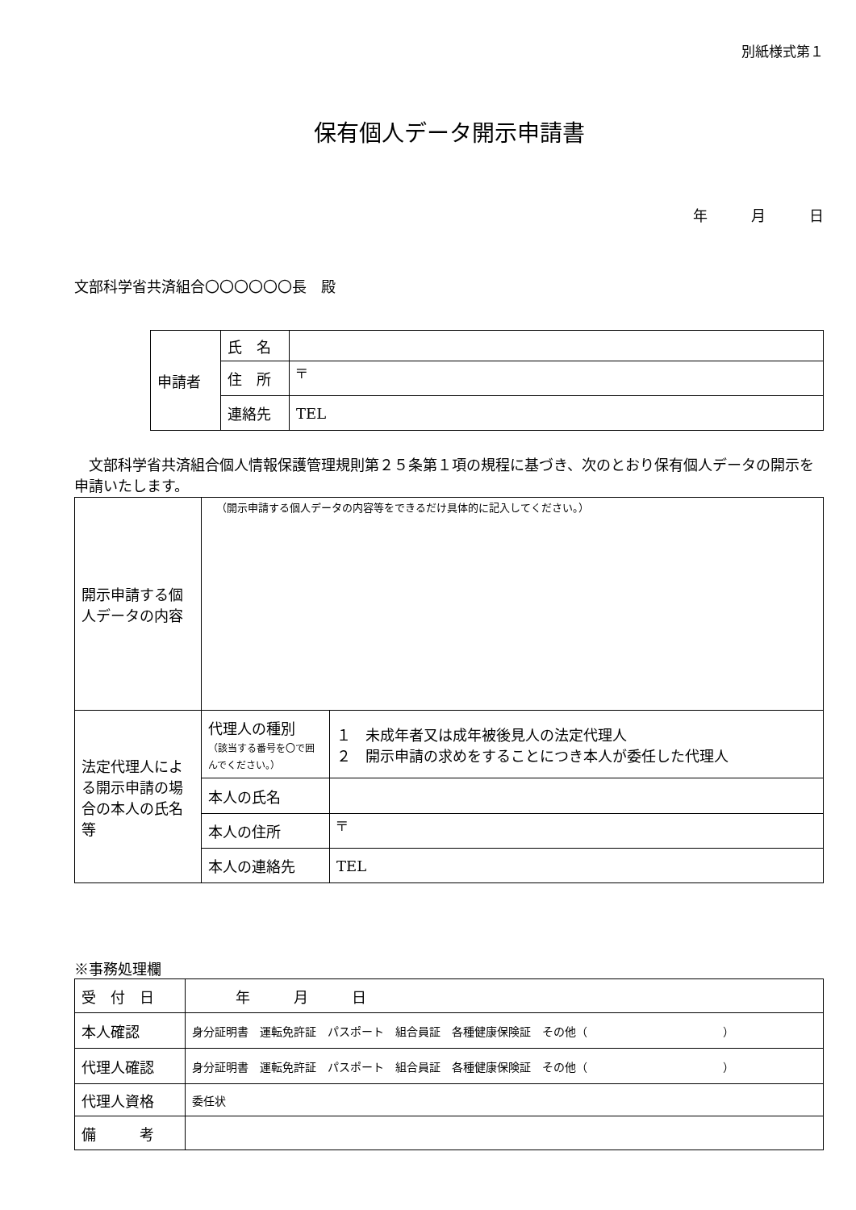別紙様式第１
保有個人データ開示申請書
年　　　月　　　日
文部科学省共済組合〇〇〇〇〇〇長　殿
| 申請者 | 氏 名 | |
| | 住 所 | 〒 |
| | 連絡先 | TEL |
　文部科学省共済組合個人情報保護管理規則第２５条第１項の規程に基づき、次のとおり保有個人データの開示を申請いたします。
| 開示申請する個人データの内容 | （開示申請する個人データの内容等をできるだけ具体的に記入してください。） | |
| 法定代理人による開示申請の場合の本人の氏名等 | 代理人の種別 （該当する番号を〇で囲んでください。） | １ 未成年者又は成年被後見人の法定代理人 ２ 開示申請の求めをすることにつき本人が委任した代理人 |
| | 本人の氏名 | |
| | 本人の住所 | 〒 |
| | 本人の連絡先 | TEL |
※事務処理欄
| 受 付 日 | 年 月 日 |
| 本人確認 | 身分証明書 運転免許証 パスポート 組合員証 各種健康保険証 その他（ ） |
| 代理人確認 | 身分証明書 運転免許証 パスポート 組合員証 各種健康保険証 その他（ ） |
| 代理人資格 | 委任状 |
| 備 考 | |